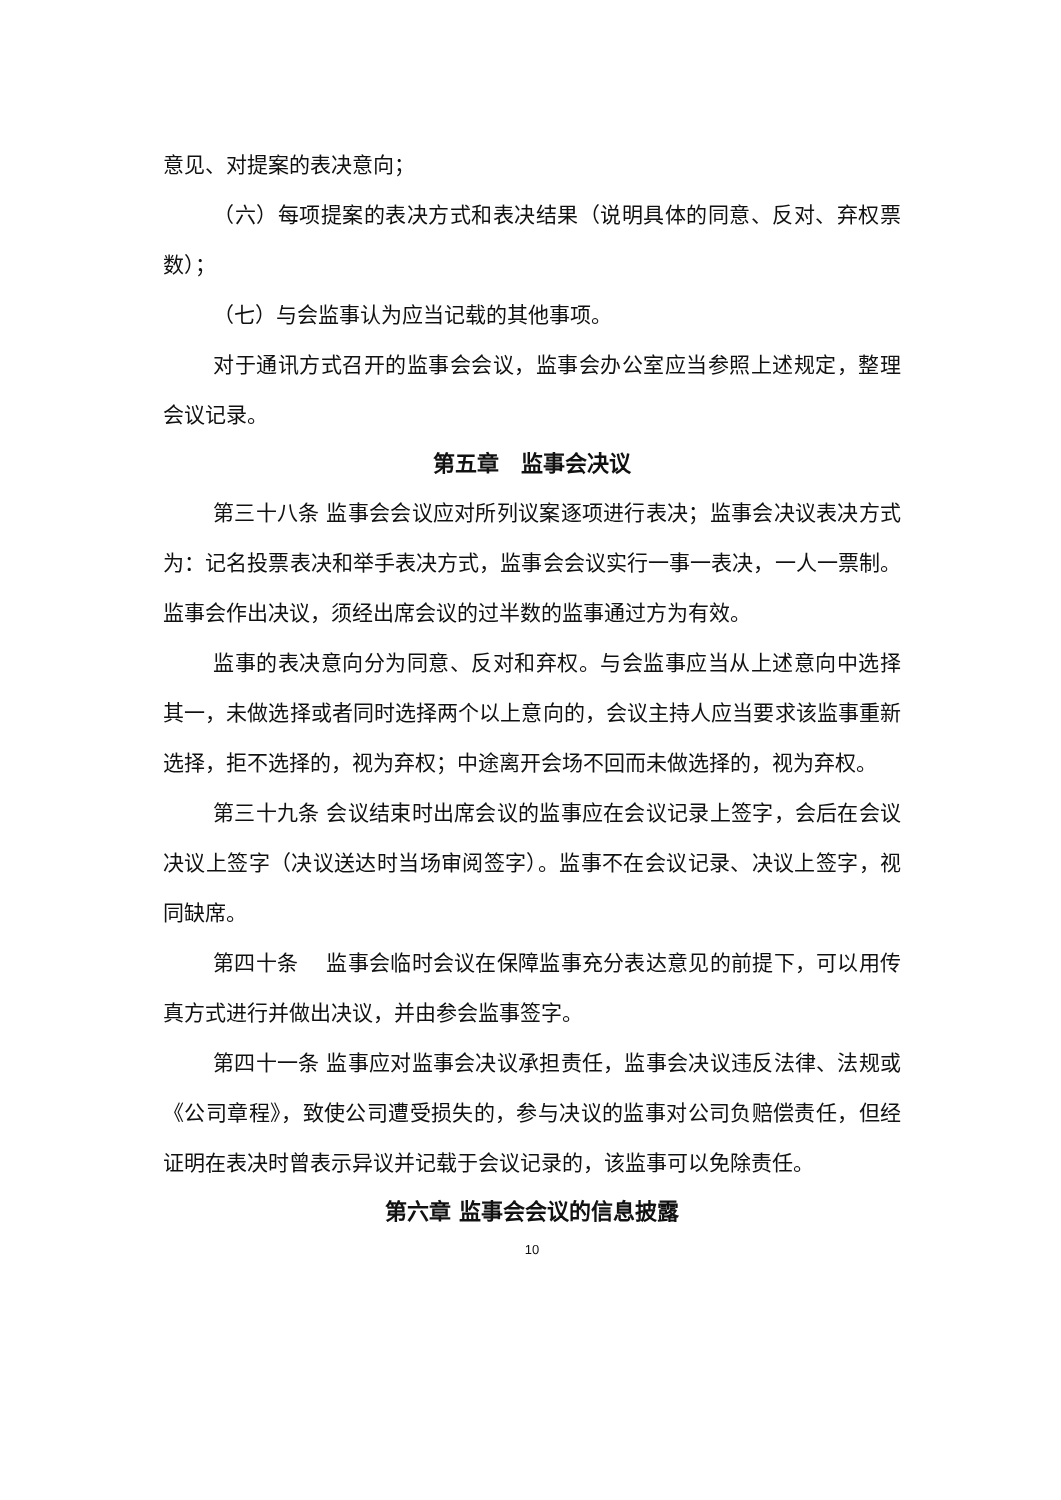意见、对提案的表决意向；
（六）每项提案的表决方式和表决结果（说明具体的同意、反对、弃权票数）；
（七）与会监事认为应当记载的其他事项。
对于通讯方式召开的监事会会议，监事会办公室应当参照上述规定，整理会议记录。
第五章　监事会决议
第三十八条 监事会会议应对所列议案逐项进行表决；监事会决议表决方式为：记名投票表决和举手表决方式，监事会会议实行一事一表决，一人一票制。监事会作出决议，须经出席会议的过半数的监事通过方为有效。
监事的表决意向分为同意、反对和弃权。与会监事应当从上述意向中选择其一，未做选择或者同时选择两个以上意向的，会议主持人应当要求该监事重新选择，拒不选择的，视为弃权；中途离开会场不回而未做选择的，视为弃权。
第三十九条 会议结束时出席会议的监事应在会议记录上签字，会后在会议决议上签字（决议送达时当场审阅签字）。监事不在会议记录、决议上签字，视同缺席。
第四十条　 监事会临时会议在保障监事充分表达意见的前提下，可以用传真方式进行并做出决议，并由参会监事签字。
第四十一条 监事应对监事会决议承担责任，监事会决议违反法律、法规或《公司章程》，致使公司遭受损失的，参与决议的监事对公司负赔偿责任，但经证明在表决时曾表示异议并记载于会议记录的，该监事可以免除责任。
第六章 监事会会议的信息披露
10